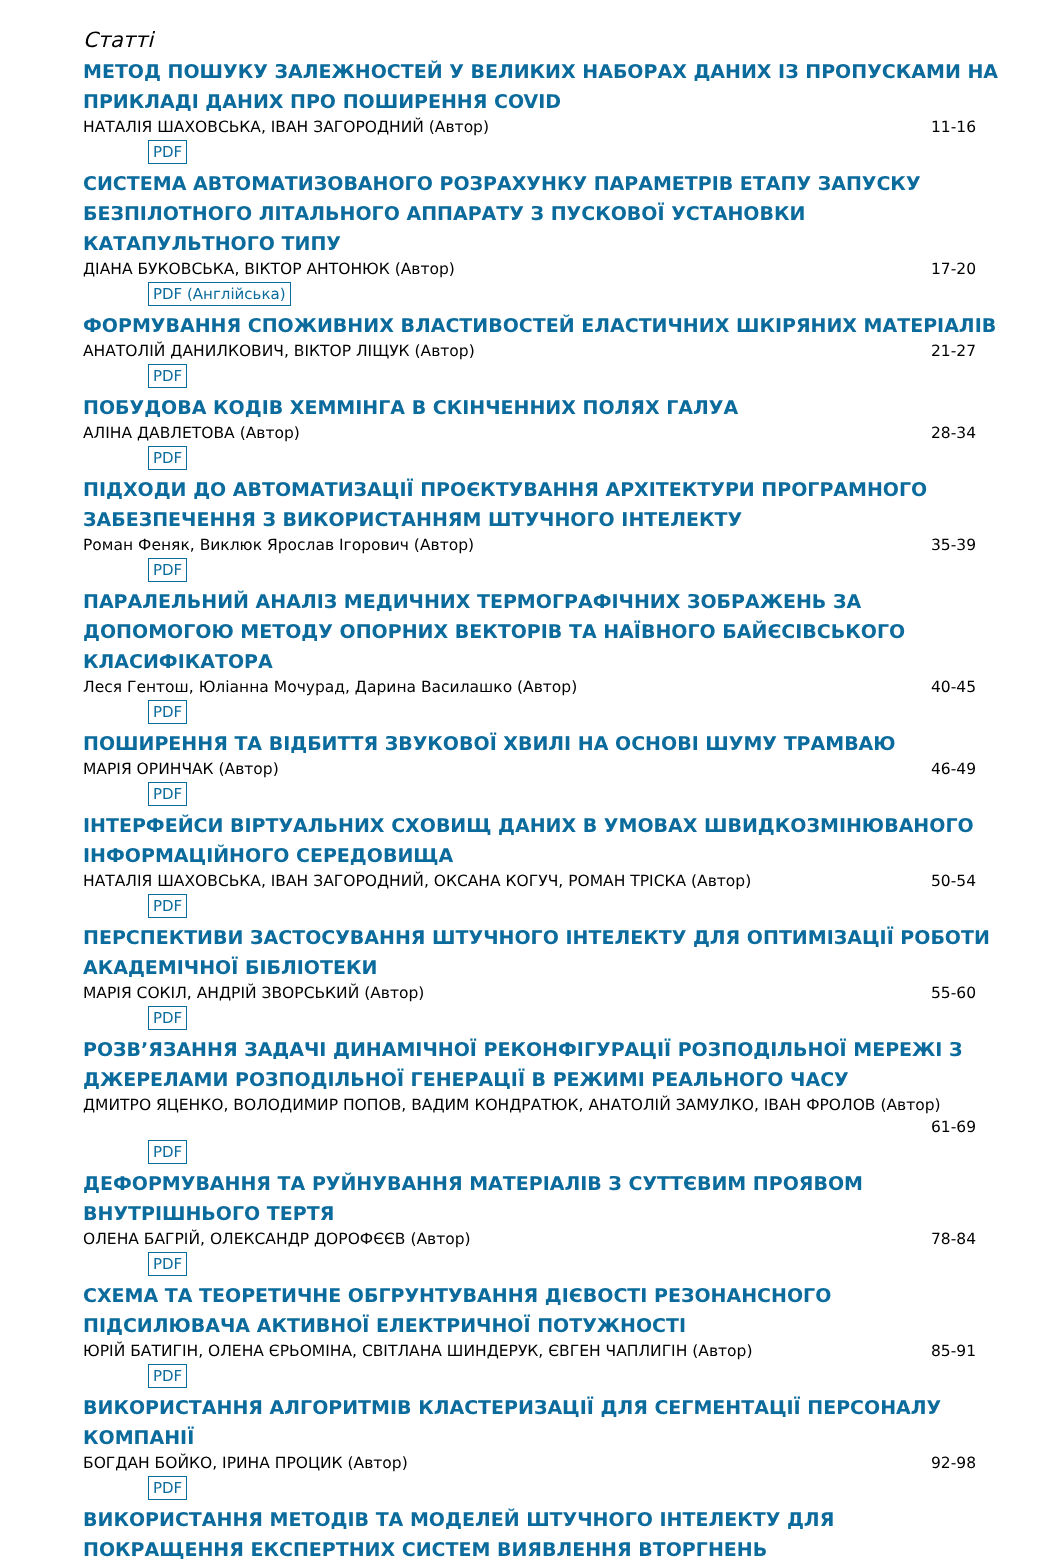Статті
МЕТОД ПОШУКУ ЗАЛЕЖНОСТЕЙ У ВЕЛИКИХ НАБОРАХ ДАНИХ ІЗ ПРОПУСКАМИ НА ПРИКЛАДІ ДАНИХ ПРО ПОШИРЕННЯ COVID
НАТАЛІЯ ШАХОВСЬКА, ІВАН ЗАГОРОДНИЙ (Автор) 11-16
PDF
СИСТЕМА АВТОМАТИЗОВАНОГО РОЗРАХУНКУ ПАРАМЕТРІВ ЕТАПУ ЗАПУСКУ БЕЗПІЛОТНОГО ЛІТАЛЬНОГО АППАРАТУ З ПУСКОВОЇ УСТАНОВКИ КАТАПУЛЬТНОГО ТИПУ
ДІАНА БУКОВСЬКА, ВІКТОР АНТОНЮК (Автор) 17-20
PDF (Англійська)
ФОРМУВАННЯ СПОЖИВНИХ ВЛАСТИВОСТЕЙ ЕЛАСТИЧНИХ ШКІРЯНИХ МАТЕРІАЛІВ
АНАТОЛІЙ ДАНИЛКОВИЧ, ВІКТОР ЛІЩУК (Автор) 21-27
PDF
ПОБУДОВА КОДІВ ХЕММІНГА В СКІНЧЕННИХ ПОЛЯХ ГАЛУА
АЛІНА ДАВЛЕТОВА (Автор) 28-34
PDF
ПІДХОДИ ДО АВТОМАТИЗАЦІЇ ПРОЄКТУВАННЯ АРХІТЕКТУРИ ПРОГРАМНОГО ЗАБЕЗПЕЧЕННЯ З ВИКОРИСТАННЯМ ШТУЧНОГО ІНТЕЛЕКТУ
Роман Феняк, Виклюк Ярослав Ігорович (Автор) 35-39
PDF
ПАРАЛЕЛЬНИЙ АНАЛІЗ МЕДИЧНИХ ТЕРМОГРАФІЧНИХ ЗОБРАЖЕНЬ ЗА ДОПОМОГОЮ МЕТОДУ ОПОРНИХ ВЕКТОРІВ ТА НАЇВНОГО БАЙЄСІВСЬКОГО КЛАСИФІКАТОРА
Леся Гентош, Юліанна Мочурад, Дарина Василашко (Автор) 40-45
PDF
ПОШИРЕННЯ ТА ВІДБИТТЯ ЗВУКОВОЇ ХВИЛІ НА ОСНОВІ ШУМУ ТРАМВАЮ
МАРІЯ ОРИНЧАК (Автор) 46-49
PDF
ІНТЕРФЕЙСИ ВІРТУАЛЬНИХ СХОВИЩ ДАНИХ В УМОВАХ ШВИДКОЗМІНЮВАНОГО ІНФОРМАЦІЙНОГО СЕРЕДОВИЩА
НАТАЛІЯ ШАХОВСЬКА, ІВАН ЗАГОРОДНИЙ, ОКСАНА КОГУЧ, РОМАН ТРІСКА (Автор) 50-54
PDF
ПЕРСПЕКТИВИ ЗАСТОСУВАННЯ ШТУЧНОГО ІНТЕЛЕКТУ ДЛЯ ОПТИМІЗАЦІЇ РОБОТИ АКАДЕМІЧНОЇ БІБЛІОТЕКИ
МАРІЯ СОКІЛ, АНДРІЙ ЗВОРСЬКИЙ (Автор) 55-60
PDF
РОЗВ’ЯЗАННЯ ЗАДАЧІ ДИНАМІЧНОЇ РЕКОНФІГУРАЦІЇ РОЗПОДІЛЬНОЇ МЕРЕЖІ З ДЖЕРЕЛАМИ РОЗПОДІЛЬНОЇ ГЕНЕРАЦІЇ В РЕЖИМІ РЕАЛЬНОГО ЧАСУ
ДМИТРО ЯЦЕНКО, ВОЛОДИМИР ПОПОВ, ВАДИМ КОНДРАТЮК, АНАТОЛІЙ ЗАМУЛКО, ІВАН ФРОЛОВ (Автор)
61-69
PDF
ДЕФОРМУВАННЯ ТА РУЙНУВАННЯ МАТЕРІАЛІВ З СУТТЄВИМ ПРОЯВОМ ВНУТРІШНЬОГО ТЕРТЯ
ОЛЕНА БАГРІЙ, ОЛЕКСАНДР ДОРОФЄЄВ (Автор) 78-84
PDF
СХЕМА ТА ТЕОРЕТИЧНЕ ОБГРУНТУВАННЯ ДІЄВОСТІ РЕЗОНАНСНОГО ПІДСИЛЮВАЧА АКТИВНОЇ ЕЛЕКТРИЧНОЇ ПОТУЖНОСТІ
ЮРІЙ БАТИГІН, ОЛЕНА ЄРЬОМІНА, СВІТЛАНА ШИНДЕРУК, ЄВГЕН ЧАПЛИГІН (Автор) 85-91
PDF
ВИКОРИСТАННЯ АЛГОРИТМІВ КЛАСТЕРИЗАЦІЇ ДЛЯ СЕГМЕНТАЦІЇ ПЕРСОНАЛУ КОМПАНІЇ
БОГДАН БОЙКО, ІРИНА ПРОЦИК (Автор) 92-98
PDF
ВИКОРИСТАННЯ МЕТОДІВ ТА МОДЕЛЕЙ ШТУЧНОГО ІНТЕЛЕКТУ ДЛЯ ПОКРАЩЕННЯ ЕКСПЕРТНИХ СИСТЕМ ВИЯВЛЕННЯ ВТОРГНЕНЬ